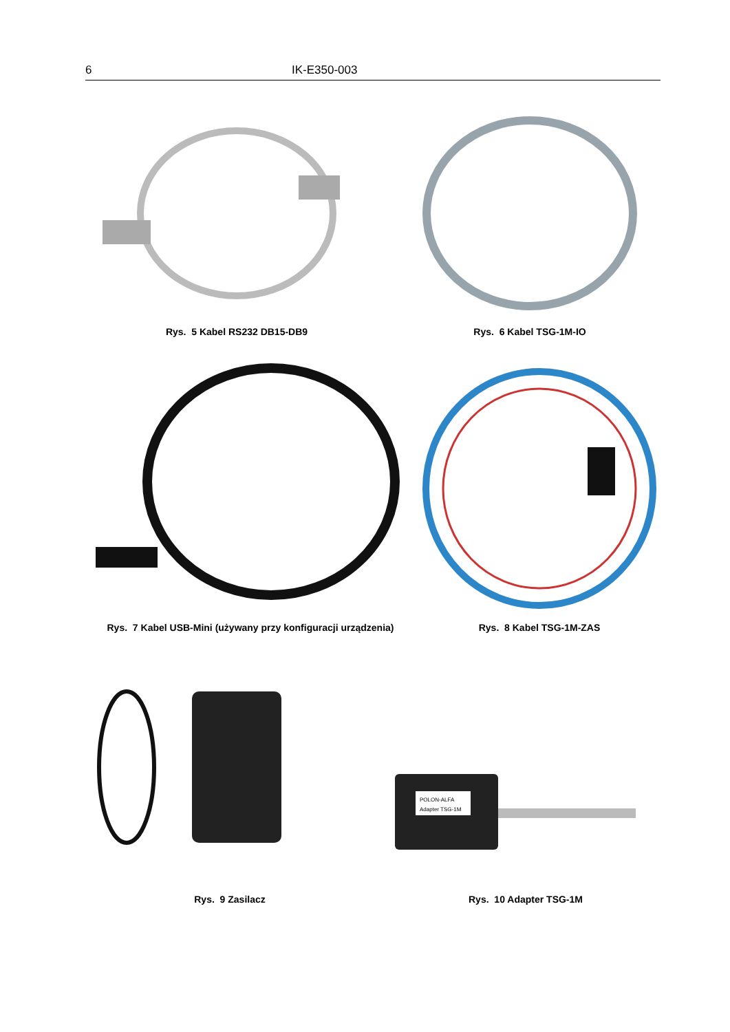6 IK-E350-003
Rys. 5 Kabel RS232 DB15-DB9 Rys. 6 Kabel TSG-1M-IO
Rys. 7 Kabel USB-Mini (używany przy konfiguracji urządzenia)
Rys. 8 Kabel TSG-1M-ZAS
Rys. 9 Zasilacz
POLON-ALFA
Adapter TSG-1M
Rys. 10 Adapter TSG-1M